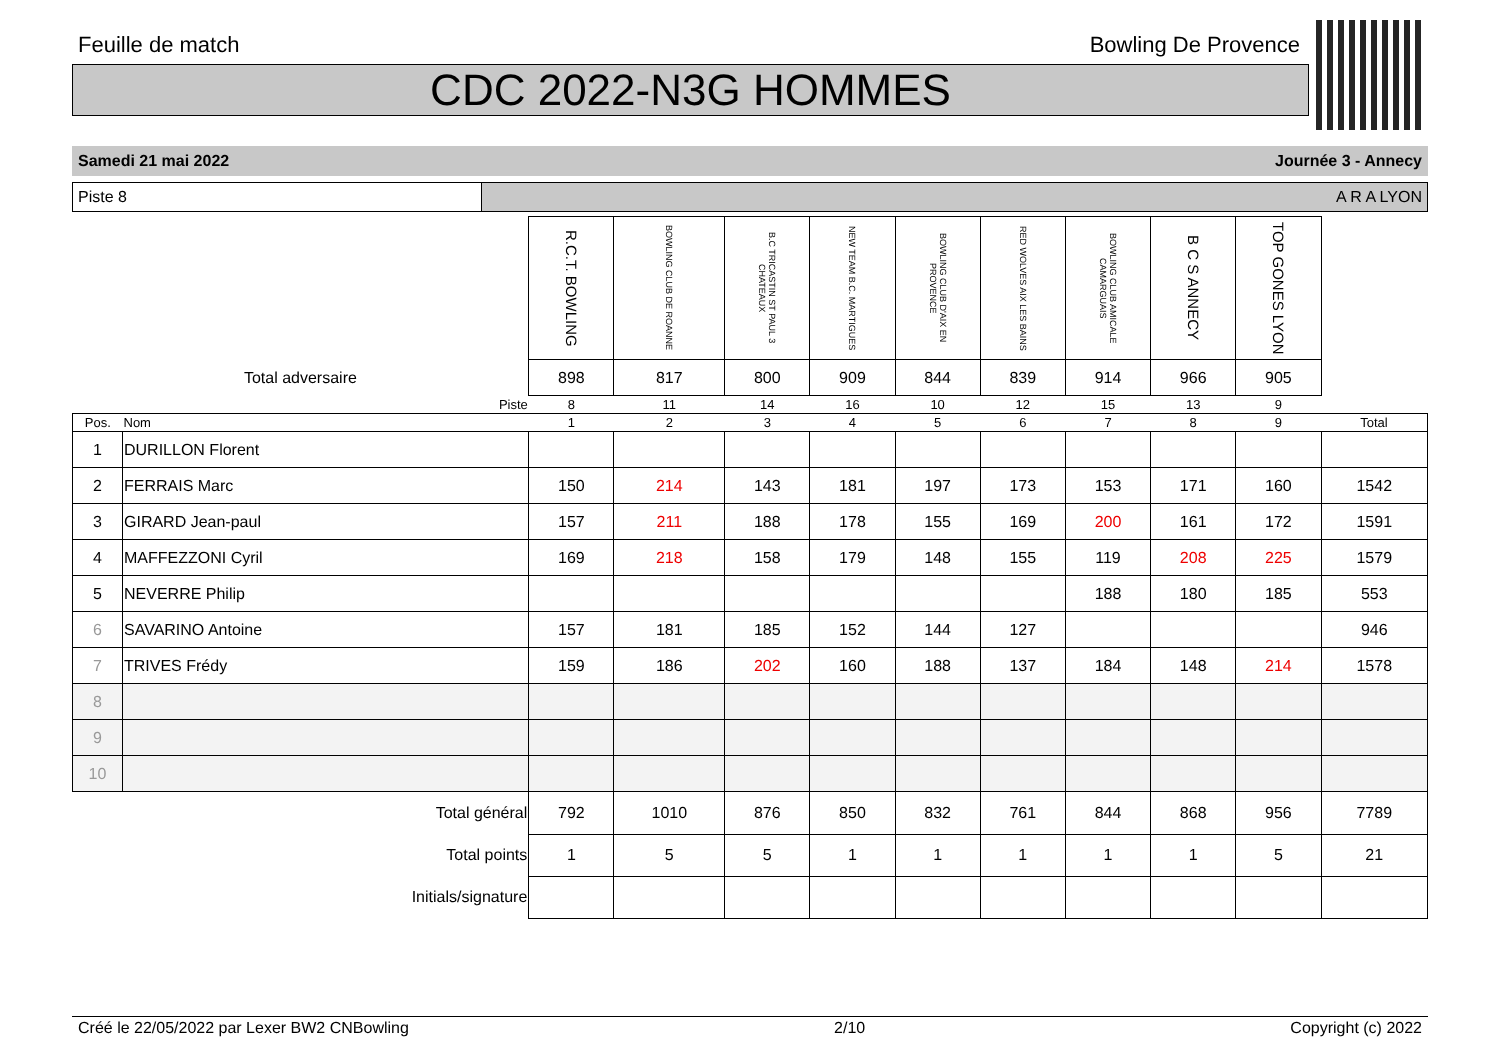Feuille de match Bowling De Provence
CDC 2022-N3G HOMMES
Samedi 21 mai 2022 Journée 3 - Annecy
Piste 8 A R A LYON
| | | R.C.T. BOWLING | BOWLING CLUB DE ROANNE | B.C TRICASTIN ST PAUL 3 CHATEAUX | NEW TEAM B.C. MARTIGUES | BOWLING CLUB D'AIX EN PROVENCE | RED WOLVES AIX LES BAINS | BOWLING CLUB AMICALE CAMARGUAIS | B C S ANNECY | TOP GONES LYON | |
| Total adversaire | | 898 | 817 | 800 | 909 | 844 | 839 | 914 | 966 | 905 | |
| Piste | | 8 | 11 | 14 | 16 | 10 | 12 | 15 | 13 | 9 | |
| Pos. | Nom | 1 | 2 | 3 | 4 | 5 | 6 | 7 | 8 | 9 | Total |
| 1 | DURILLON Florent | | | | | | | | | | |
| 2 | FERRAIS Marc | 150 | 214 | 143 | 181 | 197 | 173 | 153 | 171 | 160 | 1542 |
| 3 | GIRARD Jean-paul | 157 | 211 | 188 | 178 | 155 | 169 | 200 | 161 | 172 | 1591 |
| 4 | MAFFEZZONI Cyril | 169 | 218 | 158 | 179 | 148 | 155 | 119 | 208 | 225 | 1579 |
| 5 | NEVERRE Philip | | | | | | | 188 | 180 | 185 | 553 |
| 6 | SAVARINO Antoine | 157 | 181 | 185 | 152 | 144 | 127 | | | | 946 |
| 7 | TRIVES Frédy | 159 | 186 | 202 | 160 | 188 | 137 | 184 | 148 | 214 | 1578 |
| 8 | | | | | | | | | | | |
| 9 | | | | | | | | | | | |
| 10 | | | | | | | | | | | |
| Total général | | 792 | 1010 | 876 | 850 | 832 | 761 | 844 | 868 | 956 | 7789 |
| Total points | | 1 | 5 | 5 | 1 | 1 | 1 | 1 | 1 | 5 | 21 |
| Initials/signature | | | | | | | | | | | |
Créé le 22/05/2022 par Lexer BW2 CNBowling 2/10 Copyright (c) 2022